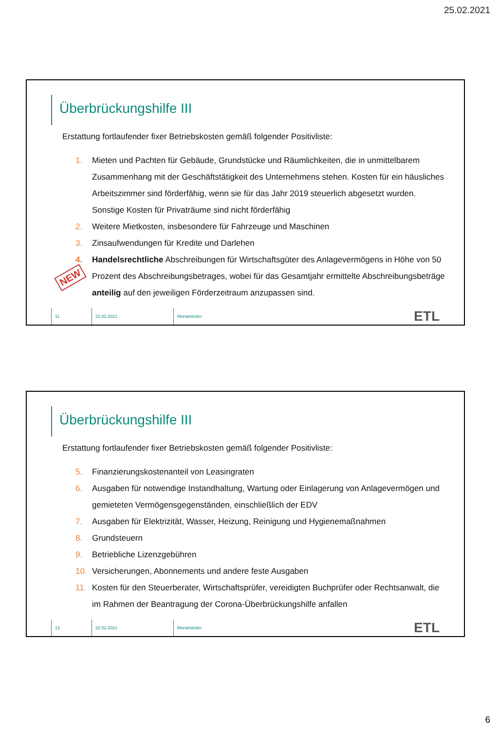25.02.2021
Überbrückungshilfe III
Erstattung fortlaufender fixer Betriebskosten gemäß folgender Positivliste:
1. Mieten und Pachten für Gebäude, Grundstücke und Räumlichkeiten, die in unmittelbarem Zusammenhang mit der Geschäftstätigkeit des Unternehmens stehen. Kosten für ein häusliches Arbeitszimmer sind förderfähig, wenn sie für das Jahr 2019 steuerlich abgesetzt wurden. Sonstige Kosten für Privaträume sind nicht förderfähig
2. Weitere Mietkosten, insbesondere für Fahrzeuge und Maschinen
3. Zinsaufwendungen für Kredite und Darlehen
4. Handelsrechtliche Abschreibungen für Wirtschaftsgüter des Anlagevermögens in Höhe von 50 Prozent des Abschreibungsbetrages, wobei für das Gesamtjahr ermittelte Abschreibungsbeträge anteilig auf den jeweiligen Förderzeitraum anzupassen sind.
NEW
11 22.02.2021 Monatsticker ETL
Überbrückungshilfe III
Erstattung fortlaufender fixer Betriebskosten gemäß folgender Positivliste:
5. Finanzierungskostenanteil von Leasingraten
6. Ausgaben für notwendige Instandhaltung, Wartung oder Einlagerung von Anlagevermögen und gemieteten Vermögensgegenständen, einschließlich der EDV
7. Ausgaben für Elektrizität, Wasser, Heizung, Reinigung und Hygienemaßnahmen
8. Grundsteuern
9. Betriebliche Lizenzgebühren
10. Versicherungen, Abonnements und andere feste Ausgaben
11. Kosten für den Steuerberater, Wirtschaftsprüfer, vereidigten Buchprüfer oder Rechtsanwalt, die im Rahmen der Beantragung der Corona-Überbrückungshilfe anfallen
12 22.02.2021 Monatsticker ETL
6